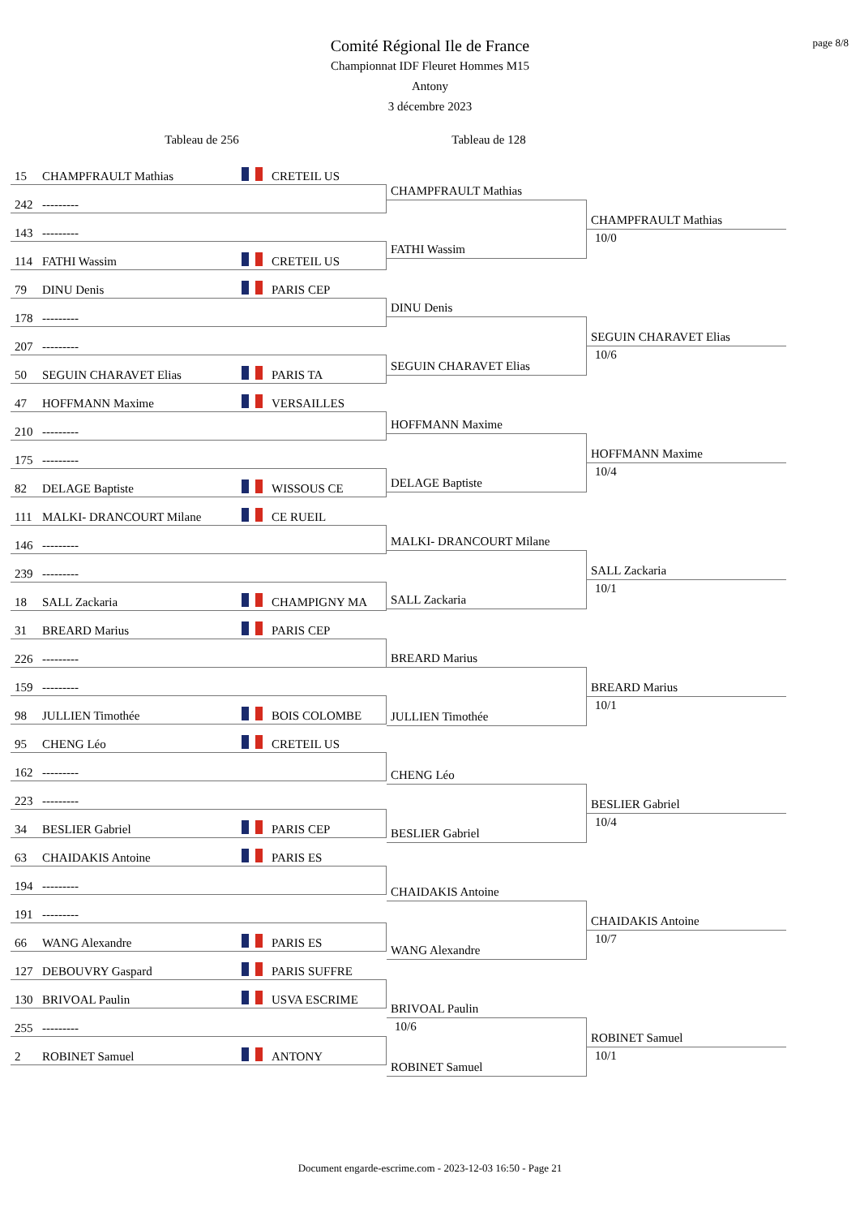page 8/8
Comité Régional Ile de France
Championnat IDF Fleuret Hommes M15
Antony
3 décembre 2023
Tableau de 256 Tableau de 128
15 CHAMPFRAULT Mathias CRETEIL US
242 ---------
143 ---------
114 FATHI Wassim CRETEIL US
79 DINU Denis PARIS CEP
178 ---------
207 ---------
50 SEGUIN CHARAVET Elias PARIS TA
47 HOFFMANN Maxime VERSAILLES
210 ---------
175 ---------
82 DELAGE Baptiste WISSOUS CE
111 MALKI- DRANCOURT Milane CE RUEIL
146 ---------
239 ---------
18 SALL Zackaria CHAMPIGNY MA
31 BREARD Marius PARIS CEP
226 ---------
159 ---------
98 JULLIEN Timothée BOIS COLOMBE
95 CHENG Léo CRETEIL US
162 ---------
223 ---------
34 BESLIER Gabriel PARIS CEP
63 CHAIDAKIS Antoine PARIS ES
194 ---------
191 ---------
66 WANG Alexandre PARIS ES
127 DEBOUVRY Gaspard PARIS SUFFRE
130 BRIVOAL Paulin USVA ESCRIME
255 ---------
2 ROBINET Samuel ANTONY
CHAMPFRAULT Mathias
FATHI Wassim
DINU Denis
SEGUIN CHARAVET Elias
HOFFMANN Maxime
DELAGE Baptiste
MALKI- DRANCOURT Milane
SALL Zackaria
BREARD Marius
JULLIEN Timothée
CHENG Léo
BESLIER Gabriel
CHAIDAKIS Antoine
WANG Alexandre
BRIVOAL Paulin
10/6
ROBINET Samuel
CHAMPFRAULT Mathias
10/0
SEGUIN CHARAVET Elias
10/6
HOFFMANN Maxime
10/4
SALL Zackaria
10/1
BREARD Marius
10/1
BESLIER Gabriel
10/4
CHAIDAKIS Antoine
10/7
ROBINET Samuel
10/1
Document engarde-escrime.com - 2023-12-03 16:50 - Page 21